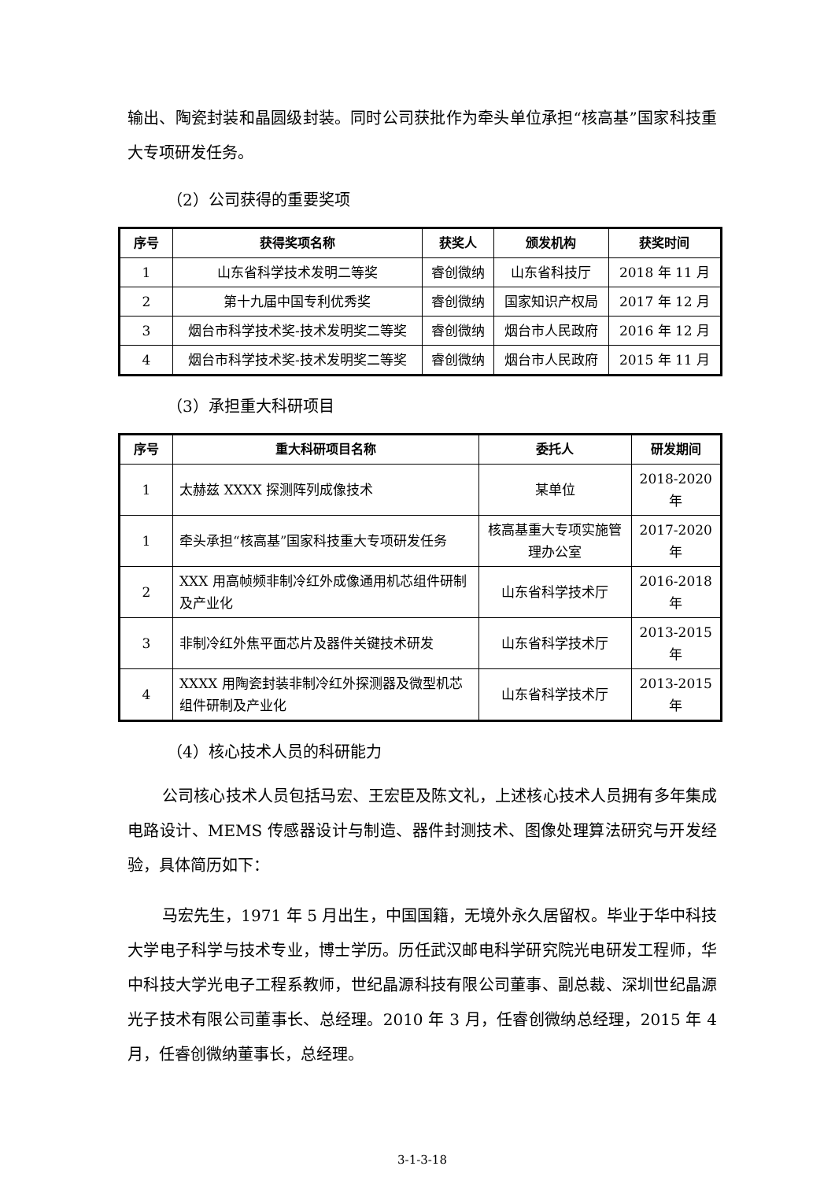输出、陶瓷封装和晶圆级封装。同时公司获批作为牵头单位承担“核高基”国家科技重大专项研发任务。
（2）公司获得的重要奖项
| 序号 | 获得奖项名称 | 获奖人 | 颁发机构 | 获奖时间 |
| --- | --- | --- | --- | --- |
| 1 | 山东省科学技术发明二等奖 | 睿创微纳 | 山东省科技厅 | 2018 年 11 月 |
| 2 | 第十九届中国专利优秀奖 | 睿创微纳 | 国家知识产权局 | 2017 年 12 月 |
| 3 | 烟台市科学技术奖-技术发明奖二等奖 | 睿创微纳 | 烟台市人民政府 | 2016 年 12 月 |
| 4 | 烟台市科学技术奖-技术发明奖二等奖 | 睿创微纳 | 烟台市人民政府 | 2015 年 11 月 |
（3）承担重大科研项目
| 序号 | 重大科研项目名称 | 委托人 | 研发期间 |
| --- | --- | --- | --- |
| 1 | 太赫兹 XXXX 探测阵列成像技术 | 某单位 | 2018-2020 年 |
| 1 | 牵头承担“核高基”国家科技重大专项研发任务 | 核高基重大专项实施管理办公室 | 2017-2020 年 |
| 2 | XXX 用高帧频非制冷红外成像通用机芯组件研制及产业化 | 山东省科学技术厅 | 2016-2018 年 |
| 3 | 非制冷红外焦平面芯片及器件关键技术研发 | 山东省科学技术厅 | 2013-2015 年 |
| 4 | XXXX 用陶瓷封装非制冷红外探测器及微型机芯组件研制及产业化 | 山东省科学技术厅 | 2013-2015 年 |
（4）核心技术人员的科研能力
公司核心技术人员包括马宏、王宏臣及陈文礼，上述核心技术人员拥有多年集成电路设计、MEMS 传感器设计与制造、器件封测技术、图像处理算法研究与开发经验，具体简历如下：
马宏先生，1971 年 5 月出生，中国国籍，无境外永久居留权。毕业于华中科技大学电子科学与技术专业，博士学历。历任武汉邮电科学研究院光电研发工程师，华中科技大学光电子工程系教师，世纪晶源科技有限公司董事、副总裁、深圳世纪晶源光子技术有限公司董事长、总经理。2010 年 3 月，任睿创微纳总经理，2015 年 4 月，任睿创微纳董事长，总经理。
3-1-3-18